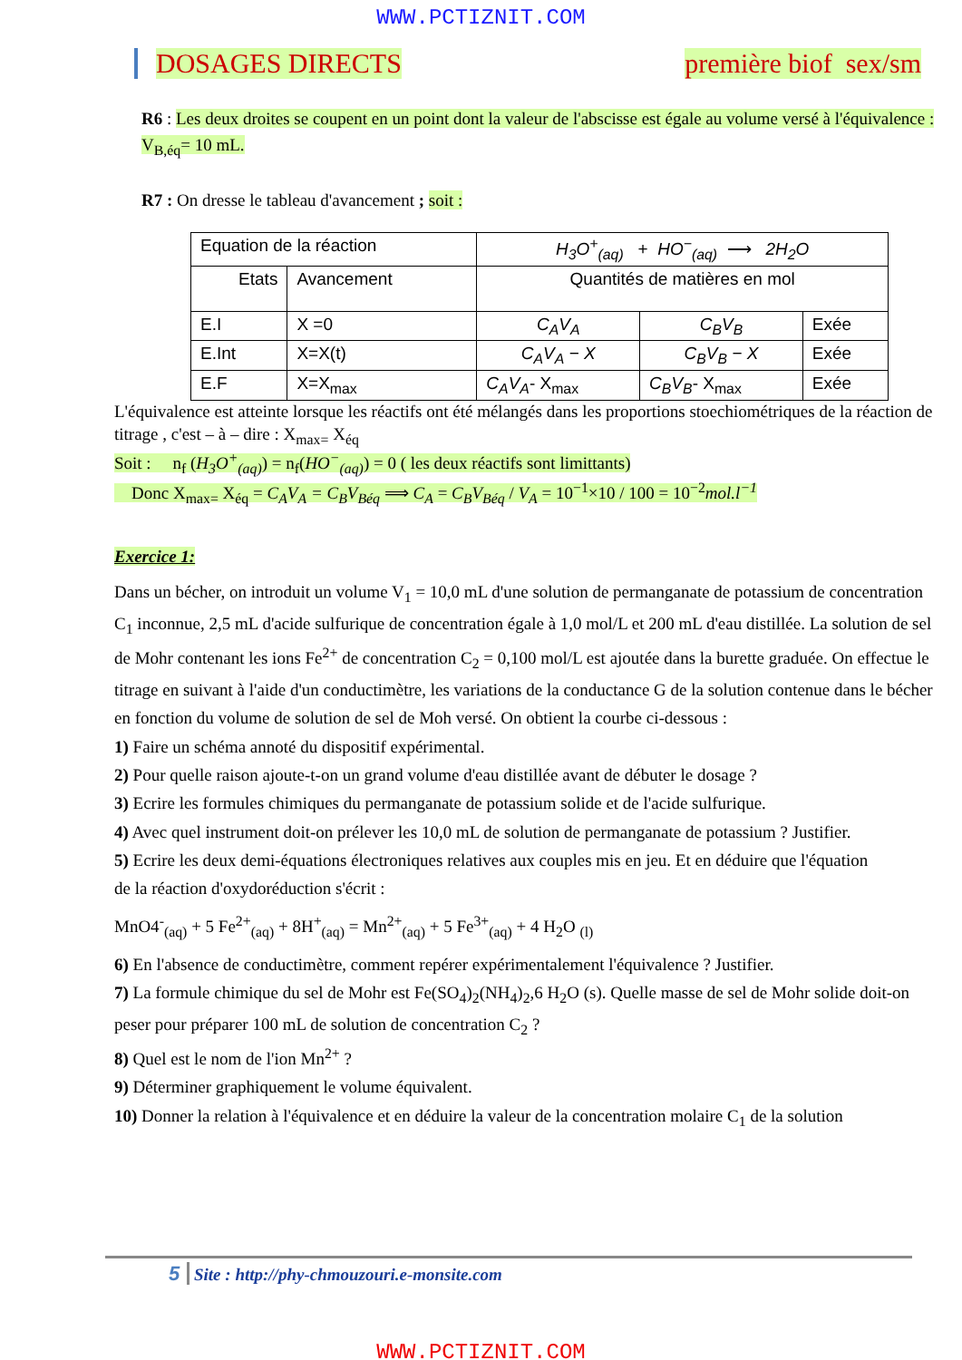WWW.PCTIZNIT.COM
DOSAGES DIRECTS première biof sex/sm
R6 : Les deux droites se coupent en un point dont la valeur de l'abscisse est égale au volume versé à l'équivalence : V<sub>B,éq</sub>= 10 mL.
R7 : On dresse le tableau d'avancement ; soit :
| Equation de la réaction | | H<sub>3</sub>O<sup>+</sup><sub>(aq)</sub> + HO<sup>−</sup><sub>(aq)</sub> ⟶ 2H<sub>2</sub>O | | |
| Etats | Avancement | Quantités de matières en mol | | |
| E.I | X =0 | C<sub>A</sub>V<sub>A</sub> | C<sub>B</sub>V<sub>B</sub> | Exée |
| E.Int | X=X(t) | C<sub>A</sub>V<sub>A</sub> − X | C<sub>B</sub>V<sub>B</sub> − X | Exée |
| E.F | X=X<sub>max</sub> | C<sub>A</sub>V<sub>A</sub> - X<sub>max</sub> | C<sub>B</sub>V<sub>B</sub> - X<sub>max</sub> | Exée |
L'équivalence est atteinte lorsque les réactifs ont été mélangés dans les proportions stoechiométriques de la réaction de titrage , c'est – à – dire : X<sub>max=</sub> X<sub>éq</sub>
Soit : n<sub>f</sub> (H<sub>3</sub>O<sup>+</sup><sub>(aq)</sub>) = n<sub>f</sub>(HO<sup>−</sup><sub>(aq)</sub>) = 0 ( les deux réactifs sont limittants)
Donc X<sub>max=</sub> X<sub>éq</sub> = C<sub>A</sub>V<sub>A</sub> = C<sub>B</sub>V<sub>Béq</sub> ⟹ C<sub>A</sub> = C<sub>B</sub>V<sub>Béq</sub> / V<sub>A</sub> = 10<sup>−1</sup>×10 / 100 = 10<sup>−2</sup>mol.l<sup>−1</sup>
Exercice 1:
Dans un bécher, on introduit un volume V<sub>1</sub> = 10,0 mL d'une solution de permanganate de potassium de concentration C<sub>1</sub> inconnue, 2,5 mL d'acide sulfurique de concentration égale à 1,0 mol/L et 200 mL d'eau distillée. La solution de sel de Mohr contenant les ions Fe<sup>2+</sup> de concentration C<sub>2</sub> = 0,100 mol/L est ajoutée dans la burette graduée. On effectue le titrage en suivant à l'aide d'un conductimètre, les variations de la conductance G de la solution contenue dans le bécher en fonction du volume de solution de sel de Moh versé. On obtient la courbe ci-dessous :
1) Faire un schéma annoté du dispositif expérimental.
2) Pour quelle raison ajoute-t-on un grand volume d'eau distillée avant de débuter le dosage ?
3) Ecrire les formules chimiques du permanganate de potassium solide et de l'acide sulfurique.
4) Avec quel instrument doit-on prélever les 10,0 mL de solution de permanganate de potassium ? Justifier.
5) Ecrire les deux demi-équations électroniques relatives aux couples mis en jeu. Et en déduire que l'équation
de la réaction d'oxydoréduction s'écrit :
MnO4<sup>-</sup><sub>(aq)</sub> + 5 Fe<sup>2+</sup><sub>(aq)</sub> + 8H<sup>+</sup><sub>(aq)</sub> = Mn<sup>2+</sup><sub>(aq)</sub> + 5 Fe<sup>3+</sup><sub>(aq)</sub> + 4 H<sub>2</sub>O <sub>(l)</sub>
6) En l'absence de conductimètre, comment repérer expérimentalement l'équivalence ? Justifier.
7) La formule chimique du sel de Mohr est Fe(SO<sub>4</sub>)<sub>2</sub>(NH<sub>4</sub>)<sub>2</sub>,6 H<sub>2</sub>O (s). Quelle masse de sel de Mohr solide doit-on peser pour préparer 100 mL de solution de concentration C<sub>2</sub> ?
8) Quel est le nom de l'ion Mn<sup>2+</sup> ?
9) Déterminer graphiquement le volume équivalent.
10) Donner la relation à l'équivalence et en déduire la valeur de la concentration molaire C<sub>1</sub> de la solution
5 Site : http://phy-chmouzouri.e-monsite.com
WWW.PCTIZNIT.COM